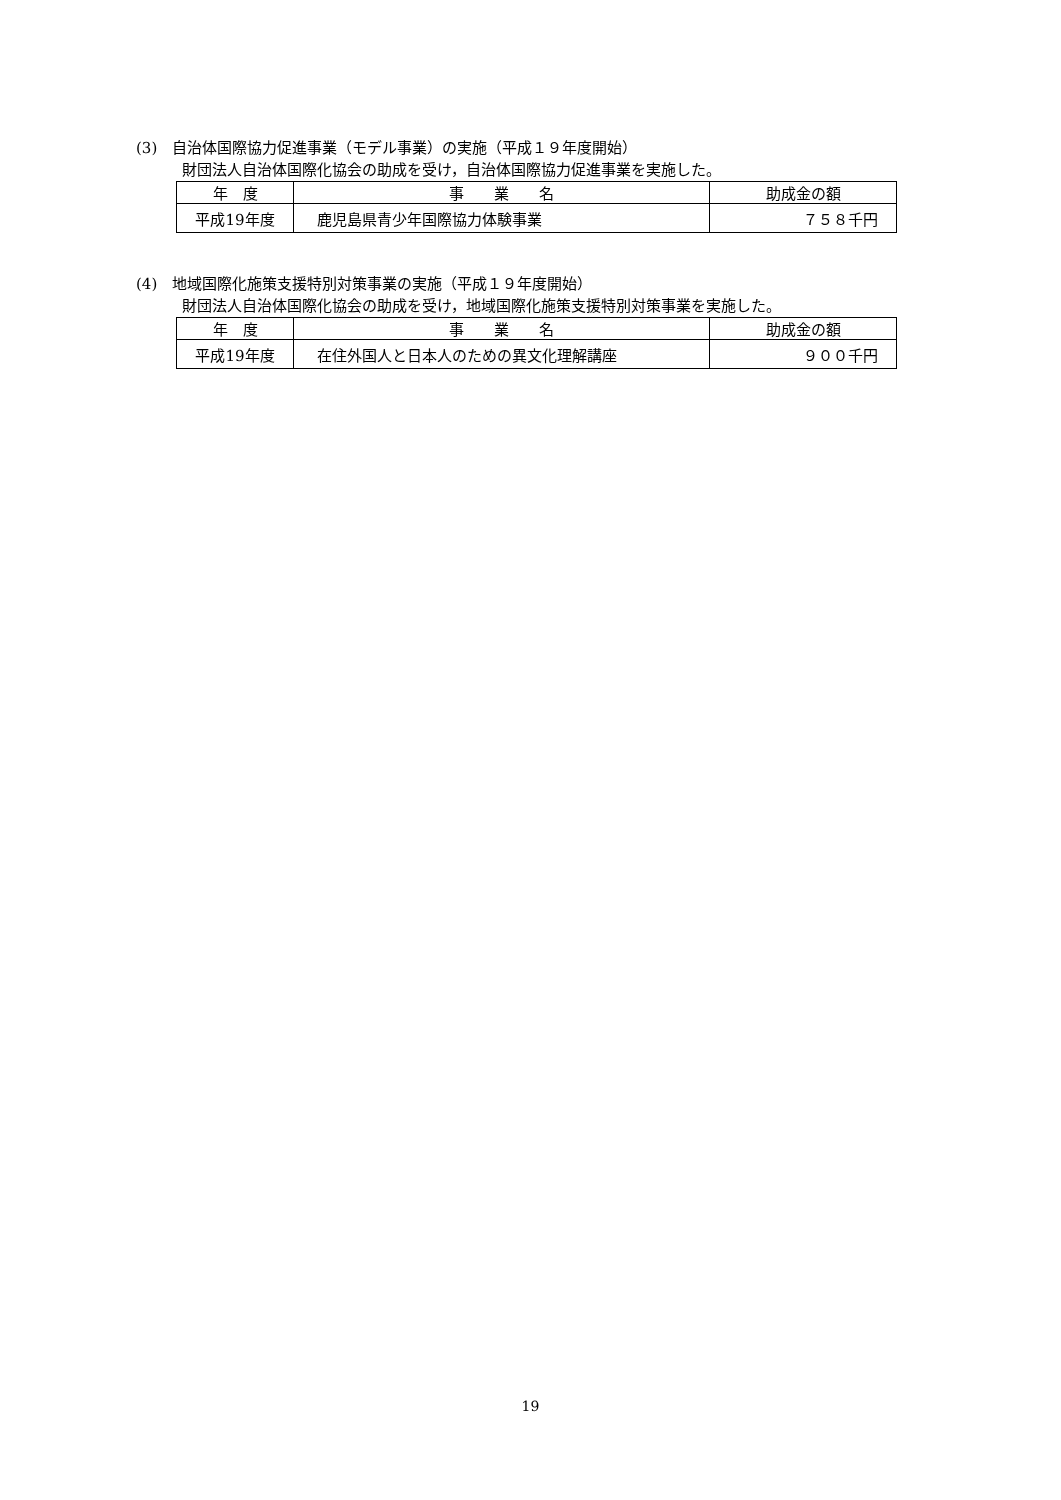(3)　自治体国際協力促進事業（モデル事業）の実施（平成１９年度開始）
財団法人自治体国際化協会の助成を受け，自治体国際協力促進事業を実施した。
| 年 度 | 事 業 名 | 助成金の額 |
| --- | --- | --- |
| 平成19年度 | 鹿児島県青少年国際協力体験事業 | ７５８千円 |
(4)　地域国際化施策支援特別対策事業の実施（平成１９年度開始）
財団法人自治体国際化協会の助成を受け，地域国際化施策支援特別対策事業を実施した。
| 年 度 | 事 業 名 | 助成金の額 |
| --- | --- | --- |
| 平成19年度 | 在住外国人と日本人のための異文化理解講座 | ９００千円 |
19